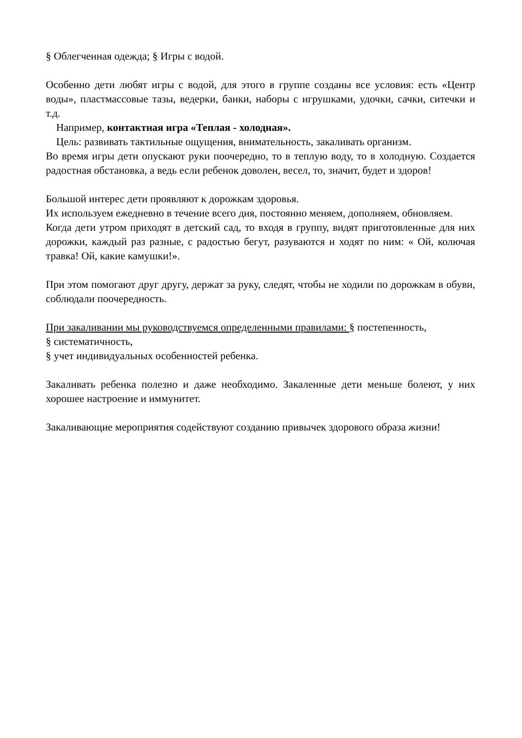§ Облегченная одежда; § Игры с водой.
Особенно дети любят игры с водой, для этого в группе созданы все условия: есть «Центр воды», пластмассовые тазы, ведерки, банки, наборы с игрушками, удочки, сачки, ситечки и т.д.
Например, контактная игра «Теплая - холодная».
Цель: развивать тактильные ощущения, внимательность, закаливать организм.
Во время игры дети опускают руки поочередно, то в теплую воду, то в холодную. Создается радостная обстановка, а ведь если ребенок доволен, весел, то, значит, будет и здоров!
Большой интерес дети проявляют к дорожкам здоровья.
Их используем ежедневно в течение всего дня, постоянно меняем, дополняем, обновляем.
Когда дети утром приходят в детский сад, то входя в группу, видят приготовленные для них дорожки, каждый раз разные, с радостью бегут, разуваются и ходят по ним: « Ой, колючая травка! Ой, какие камушки!».
При этом помогают друг другу, держат за руку, следят, чтобы не ходили по дорожкам в обуви, соблюдали поочередность.
При закаливании мы руководствуемся определенными правилами: § постепенность,
§ систематичность,
§ учет индивидуальных особенностей ребенка.
Закаливать ребенка полезно и даже необходимо. Закаленные дети меньше болеют, у них хорошее настроение и иммунитет.
Закаливающие мероприятия содействуют созданию привычек здорового образа жизни!